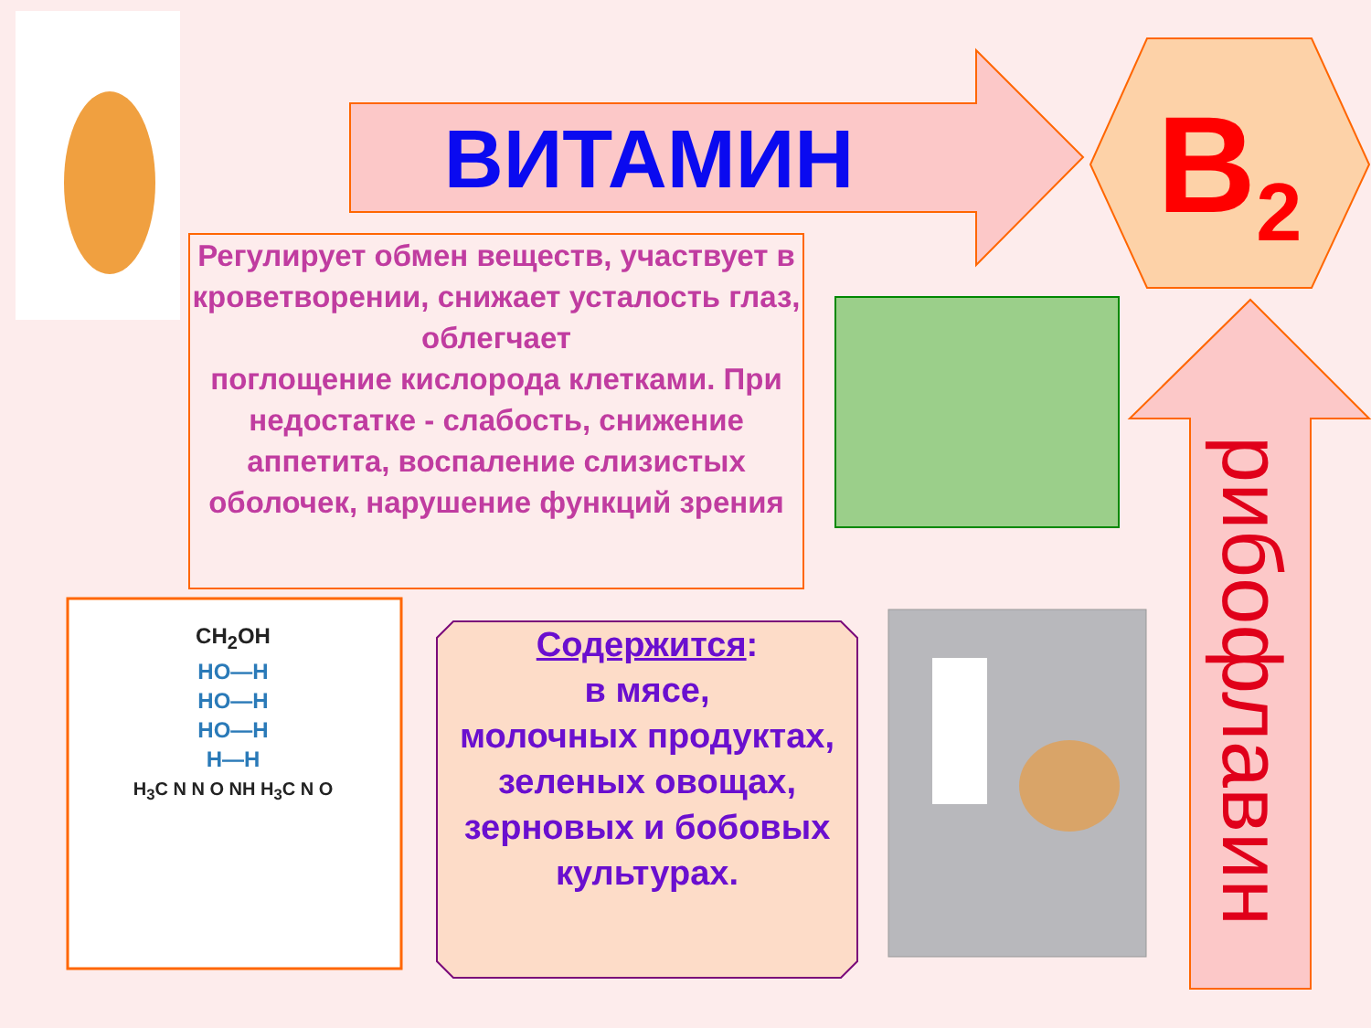ВИТАМИН B<sub>2</sub>
Регулирует обмен веществ, участвует в кроветворении, снижает усталость глаз, облегчает
поглощение кислорода клетками. При недостатке - слабость, снижение аппетита, воспаление слизистых оболочек, нарушение функций зрения
CH<sub>2</sub>OH
HO—H
HO—H
HO—H
H—H
H<sub>3</sub>C N N O NH H<sub>3</sub>C N O
Содержится:
в мясе,
молочных продуктах,
зеленых овощах,
зерновых и бобовых культурах.
рибофлавин